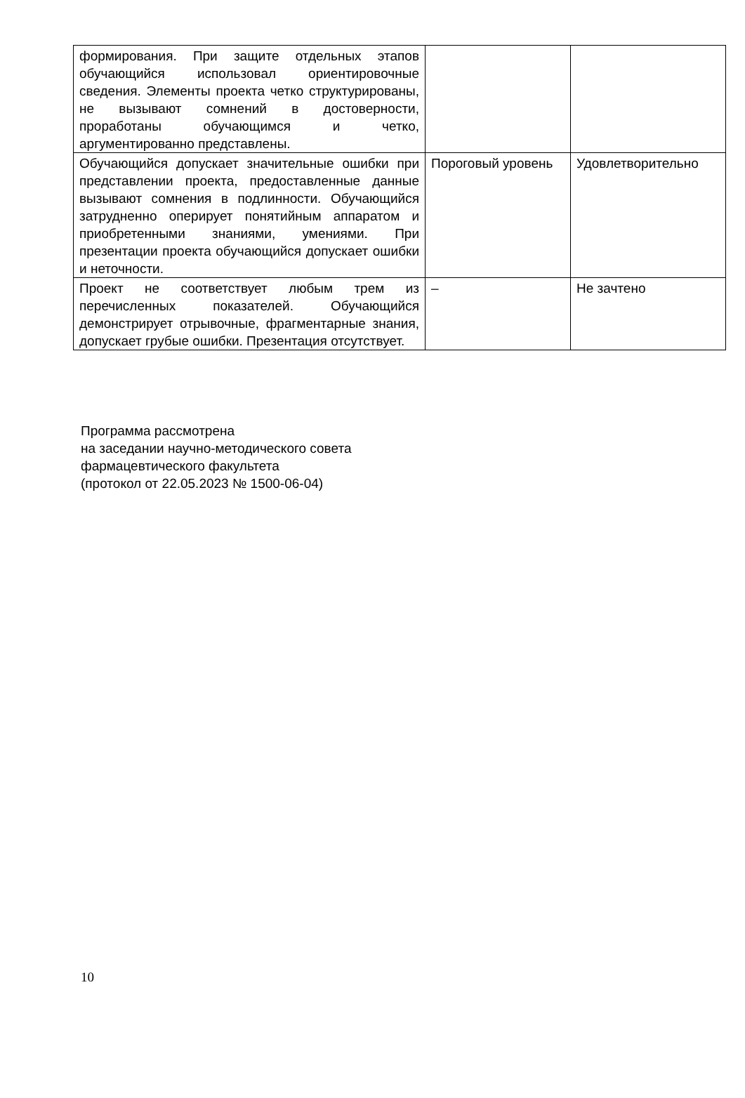| формирования. При защите отдельных этапов обучающийся использовал ориентировочные сведения. Элементы проекта четко структурированы, не вызывают сомнений в достоверности, проработаны обучающимся и четко, аргументированно представлены. | | |
| Обучающийся допускает значительные ошибки при представлении проекта, предоставленные данные вызывают сомнения в подлинности. Обучающийся затрудненно оперирует понятийным аппаратом и приобретенными знаниями, умениями. При презентации проекта обучающийся допускает ошибки и неточности. | Пороговый уровень | Удовлетворительно |
| Проект не соответствует любым трем из перечисленных показателей. Обучающийся демонстрирует отрывочные, фрагментарные знания, допускает грубые ошибки. Презентация отсутствует. | – | Не зачтено |
Программа рассмотрена
на заседании научно-методического совета
фармацевтического факультета
(протокол от 22.05.2023 № 1500-06-04)
10